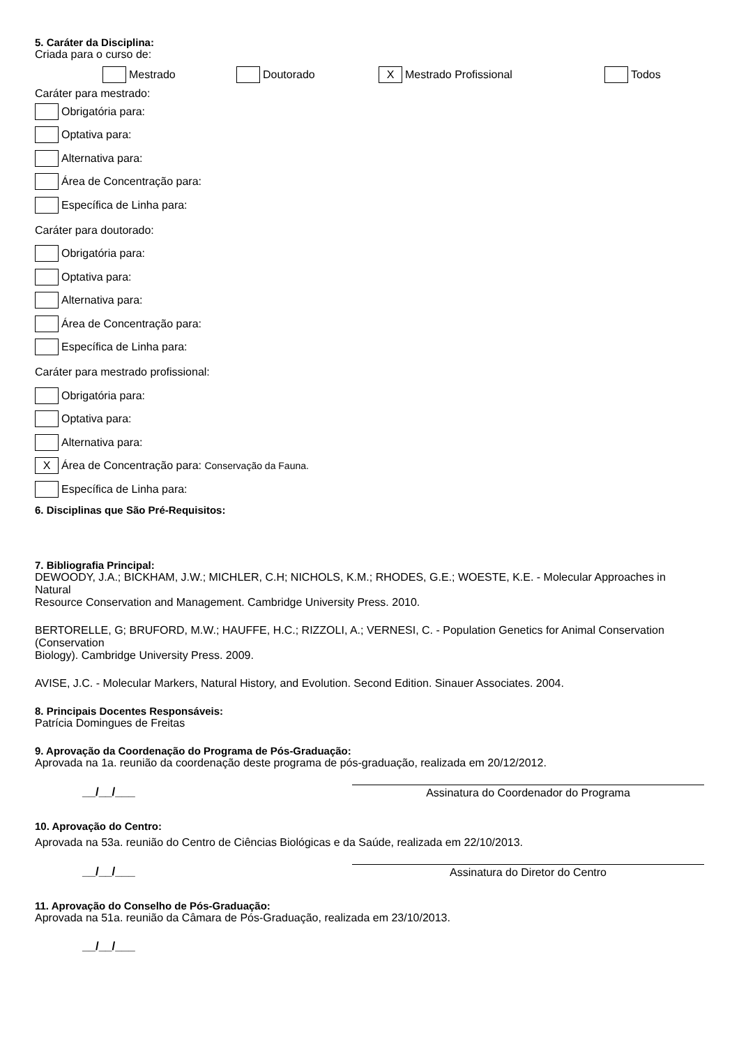5. Caráter da Disciplina:
Criada para o curso de:
Mestrado Doutorado X Mestrado Profissional Todos
Caráter para mestrado:
Obrigatória para:
Optativa para:
Alternativa para:
Área de Concentração para:
Específica de Linha para:
Caráter para doutorado:
Obrigatória para:
Optativa para:
Alternativa para:
Área de Concentração para:
Específica de Linha para:
Caráter para mestrado profissional:
Obrigatória para:
Optativa para:
Alternativa para:
X Área de Concentração para: Conservação da Fauna.
Específica de Linha para:
6. Disciplinas que São Pré-Requisitos:
7. Bibliografia Principal:
DEWOODY, J.A.; BICKHAM, J.W.; MICHLER, C.H; NICHOLS, K.M.; RHODES, G.E.; WOESTE, K.E. - Molecular Approaches in Natural
Resource Conservation and Management. Cambridge University Press. 2010.
BERTORELLE, G; BRUFORD, M.W.; HAUFFE, H.C.; RIZZOLI, A.; VERNESI, C. - Population Genetics for Animal Conservation (Conservation
Biology). Cambridge University Press. 2009.
AVISE, J.C. - Molecular Markers, Natural History, and Evolution. Second Edition. Sinauer Associates. 2004.
8. Principais Docentes Responsáveis:
Patrícia Domingues de Freitas
9. Aprovação da Coordenação do Programa de Pós-Graduação:
Aprovada na 1a. reunião da coordenação deste programa de pós-graduação, realizada em 20/12/2012.
__/__/___
Assinatura do Coordenador do Programa
10. Aprovação do Centro:
Aprovada na 53a. reunião do Centro de Ciências Biológicas e da Saúde, realizada em 22/10/2013.
__/__/___
Assinatura do Diretor do Centro
11. Aprovação do Conselho de Pós-Graduação:
Aprovada na 51a. reunião da Câmara de Pós-Graduação, realizada em 23/10/2013.
__/__/___